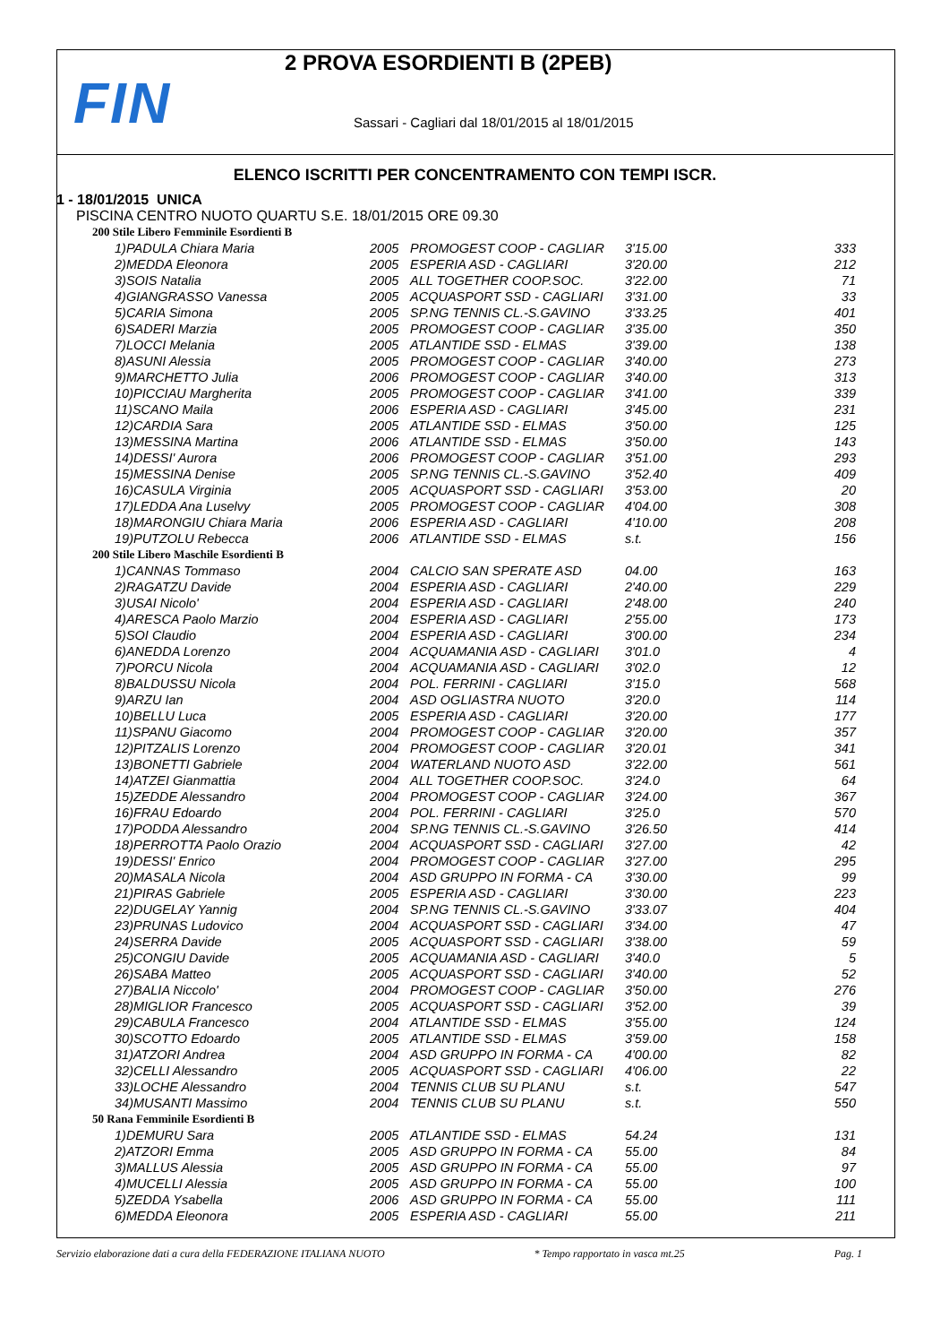FIN
2 PROVA ESORDIENTI B (2PEB)
Sassari - Cagliari dal 18/01/2015 al 18/01/2015
ELENCO ISCRITTI PER CONCENTRAMENTO CON TEMPI ISCR.
1 - 18/01/2015 UNICA
PISCINA CENTRO NUOTO QUARTU S.E. 18/01/2015 ORE 09.30
| 200 Stile Libero Femminile Esordienti B | | | | |
| 1)PADULA Chiara Maria | 2005 | PROMOGEST COOP - CAGLIAR | 3'15.00 | 333 |
| 2)MEDDA Eleonora | 2005 | ESPERIA ASD - CAGLIARI | 3'20.00 | 212 |
| 3)SOIS Natalia | 2005 | ALL TOGETHER COOP.SOC. | 3'22.00 | 71 |
| 4)GIANGRASSO Vanessa | 2005 | ACQUASPORT SSD - CAGLIARI | 3'31.00 | 33 |
| 5)CARIA Simona | 2005 | SP.NG TENNIS CL.-S.GAVINO | 3'33.25 | 401 |
| 6)SADERI Marzia | 2005 | PROMOGEST COOP - CAGLIAR | 3'35.00 | 350 |
| 7)LOCCI Melania | 2005 | ATLANTIDE SSD - ELMAS | 3'39.00 | 138 |
| 8)ASUNI Alessia | 2005 | PROMOGEST COOP - CAGLIAR | 3'40.00 | 273 |
| 9)MARCHETTO Julia | 2006 | PROMOGEST COOP - CAGLIAR | 3'40.00 | 313 |
| 10)PICCIAU Margherita | 2005 | PROMOGEST COOP - CAGLIAR | 3'41.00 | 339 |
| 11)SCANO Maila | 2006 | ESPERIA ASD - CAGLIARI | 3'45.00 | 231 |
| 12)CARDIA Sara | 2005 | ATLANTIDE SSD - ELMAS | 3'50.00 | 125 |
| 13)MESSINA Martina | 2006 | ATLANTIDE SSD - ELMAS | 3'50.00 | 143 |
| 14)DESSI' Aurora | 2006 | PROMOGEST COOP - CAGLIAR | 3'51.00 | 293 |
| 15)MESSINA Denise | 2005 | SP.NG TENNIS CL.-S.GAVINO | 3'52.40 | 409 |
| 16)CASULA Virginia | 2005 | ACQUASPORT SSD - CAGLIARI | 3'53.00 | 20 |
| 17)LEDDA Ana Luselvy | 2005 | PROMOGEST COOP - CAGLIAR | 4'04.00 | 308 |
| 18)MARONGIU Chiara Maria | 2006 | ESPERIA ASD - CAGLIARI | 4'10.00 | 208 |
| 19)PUTZOLU Rebecca | 2006 | ATLANTIDE SSD - ELMAS | s.t. | 156 |
| 200 Stile Libero Maschile Esordienti B | | | | |
| 1)CANNAS Tommaso | 2004 | CALCIO SAN SPERATE ASD | 04.00 | 163 |
| 2)RAGATZU Davide | 2004 | ESPERIA ASD - CAGLIARI | 2'40.00 | 229 |
| 3)USAI Nicolo' | 2004 | ESPERIA ASD - CAGLIARI | 2'48.00 | 240 |
| 4)ARESCA Paolo Marzio | 2004 | ESPERIA ASD - CAGLIARI | 2'55.00 | 173 |
| 5)SOI Claudio | 2004 | ESPERIA ASD - CAGLIARI | 3'00.00 | 234 |
| 6)ANEDDA Lorenzo | 2004 | ACQUAMANIA ASD - CAGLIARI | 3'01.0 | 4 |
| 7)PORCU Nicola | 2004 | ACQUAMANIA ASD - CAGLIARI | 3'02.0 | 12 |
| 8)BALDUSSU Nicola | 2004 | POL. FERRINI - CAGLIARI | 3'15.0 | 568 |
| 9)ARZU Ian | 2004 | ASD OGLIASTRA NUOTO | 3'20.0 | 114 |
| 10)BELLU Luca | 2005 | ESPERIA ASD - CAGLIARI | 3'20.00 | 177 |
| 11)SPANU Giacomo | 2004 | PROMOGEST COOP - CAGLIAR | 3'20.00 | 357 |
| 12)PITZALIS Lorenzo | 2004 | PROMOGEST COOP - CAGLIAR | 3'20.01 | 341 |
| 13)BONETTI Gabriele | 2004 | WATERLAND NUOTO ASD | 3'22.00 | 561 |
| 14)ATZEI Gianmattia | 2004 | ALL TOGETHER COOP.SOC. | 3'24.0 | 64 |
| 15)ZEDDE Alessandro | 2004 | PROMOGEST COOP - CAGLIAR | 3'24.00 | 367 |
| 16)FRAU Edoardo | 2004 | POL. FERRINI - CAGLIARI | 3'25.0 | 570 |
| 17)PODDA Alessandro | 2004 | SP.NG TENNIS CL.-S.GAVINO | 3'26.50 | 414 |
| 18)PERROTTA Paolo Orazio | 2004 | ACQUASPORT SSD - CAGLIARI | 3'27.00 | 42 |
| 19)DESSI' Enrico | 2004 | PROMOGEST COOP - CAGLIAR | 3'27.00 | 295 |
| 20)MASALA Nicola | 2004 | ASD GRUPPO IN FORMA - CA | 3'30.00 | 99 |
| 21)PIRAS Gabriele | 2005 | ESPERIA ASD - CAGLIARI | 3'30.00 | 223 |
| 22)DUGELAY Yannig | 2004 | SP.NG TENNIS CL.-S.GAVINO | 3'33.07 | 404 |
| 23)PRUNAS Ludovico | 2004 | ACQUASPORT SSD - CAGLIARI | 3'34.00 | 47 |
| 24)SERRA Davide | 2005 | ACQUASPORT SSD - CAGLIARI | 3'38.00 | 59 |
| 25)CONGIU Davide | 2005 | ACQUAMANIA ASD - CAGLIARI | 3'40.0 | 5 |
| 26)SABA Matteo | 2005 | ACQUASPORT SSD - CAGLIARI | 3'40.00 | 52 |
| 27)BALIA Niccolo' | 2004 | PROMOGEST COOP - CAGLIAR | 3'50.00 | 276 |
| 28)MIGLIOR Francesco | 2005 | ACQUASPORT SSD - CAGLIARI | 3'52.00 | 39 |
| 29)CABULA Francesco | 2004 | ATLANTIDE SSD - ELMAS | 3'55.00 | 124 |
| 30)SCOTTO Edoardo | 2005 | ATLANTIDE SSD - ELMAS | 3'59.00 | 158 |
| 31)ATZORI Andrea | 2004 | ASD GRUPPO IN FORMA - CA | 4'00.00 | 82 |
| 32)CELLI Alessandro | 2005 | ACQUASPORT SSD - CAGLIARI | 4'06.00 | 22 |
| 33)LOCHE Alessandro | 2004 | TENNIS CLUB SU PLANU | s.t. | 547 |
| 34)MUSANTI Massimo | 2004 | TENNIS CLUB SU PLANU | s.t. | 550 |
| 50 Rana Femminile Esordienti B | | | | |
| 1)DEMURU Sara | 2005 | ATLANTIDE SSD - ELMAS | 54.24 | 131 |
| 2)ATZORI Emma | 2005 | ASD GRUPPO IN FORMA - CA | 55.00 | 84 |
| 3)MALLUS Alessia | 2005 | ASD GRUPPO IN FORMA - CA | 55.00 | 97 |
| 4)MUCELLI Alessia | 2005 | ASD GRUPPO IN FORMA - CA | 55.00 | 100 |
| 5)ZEDDA Ysabella | 2006 | ASD GRUPPO IN FORMA - CA | 55.00 | 111 |
| 6)MEDDA Eleonora | 2005 | ESPERIA ASD - CAGLIARI | 55.00 | 211 |
Servizio elaborazione dati a cura della FEDERAZIONE ITALIANA NUOTO * Tempo rapportato in vasca mt.25 Pag. 1